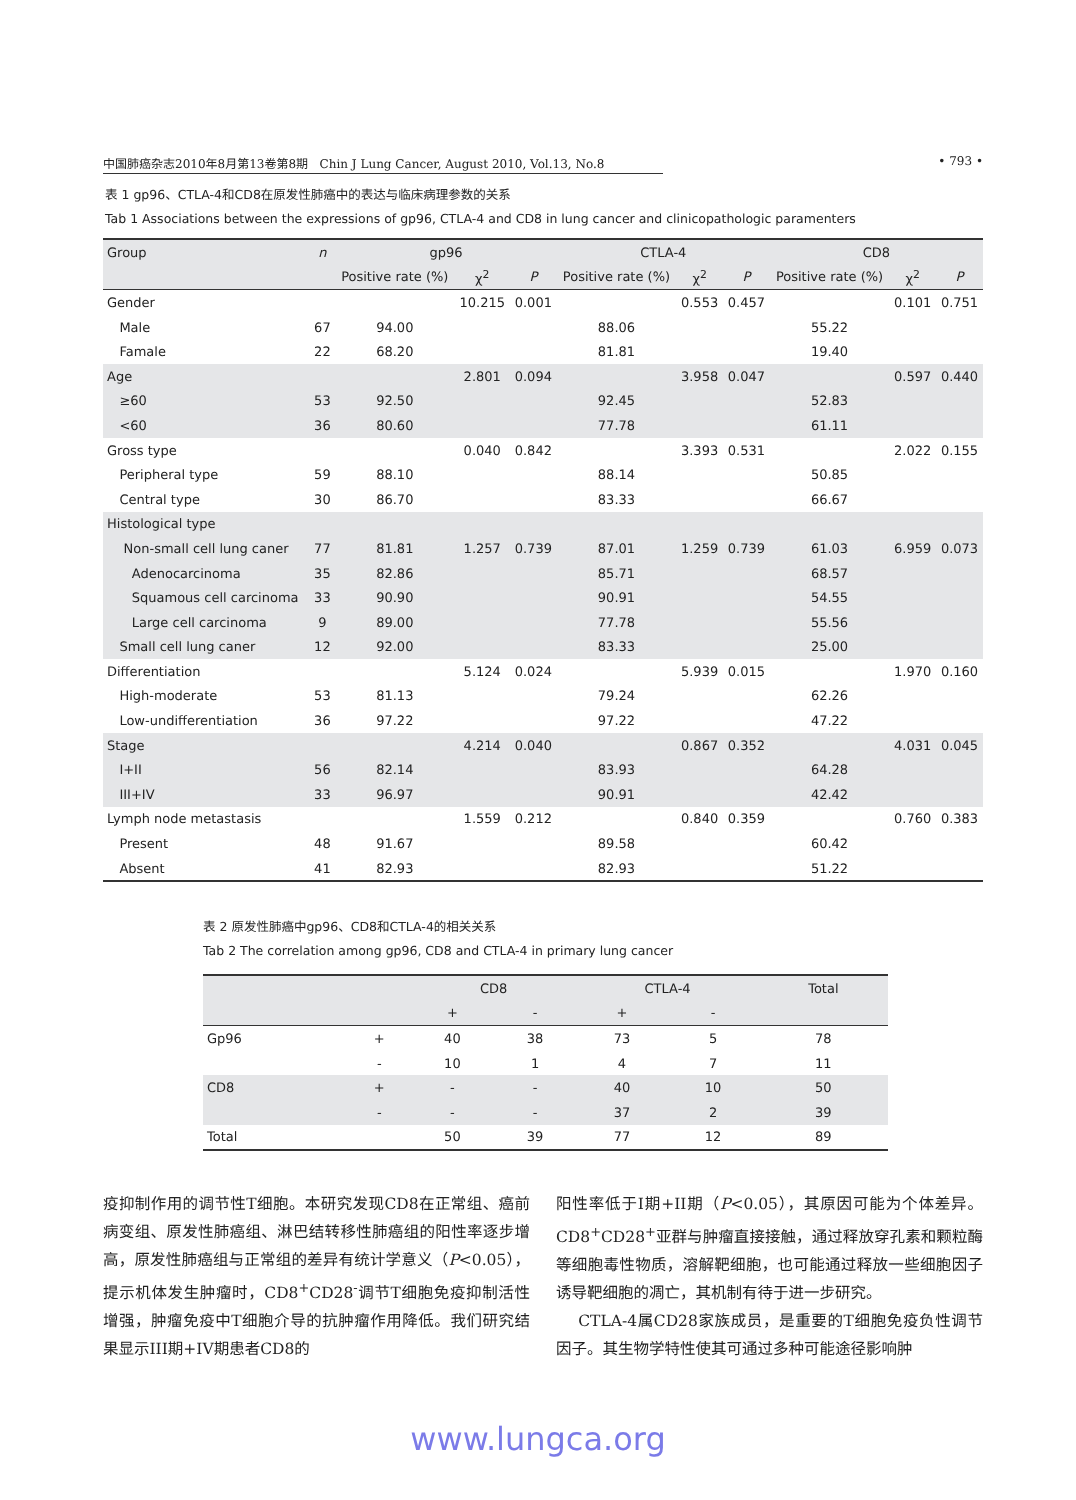中国肺癌杂志2010年8月第13卷第8期 Chin J Lung Cancer, August 2010, Vol.13, No.8 • 793 •
表 1 gp96、CTLA-4和CD8在原发性肺癌中的表达与临床病理参数的关系
Tab 1 Associations between the expressions of gp96, CTLA-4 and CD8 in lung cancer and clinicopathologic paramenters
| Group | n | gp96 | | | CTLA-4 | | | CD8 | | |
| --- | --- | --- | --- | --- | --- | --- | --- | --- | --- | --- |
| | | Positive rate (%) | χ<sup>2</sup> | P | Positive rate (%) | χ<sup>2</sup> | P | Positive rate (%) | χ<sup>2</sup> | P |
| Gender | | | 10.215 | 0.001 | | 0.553 | 0.457 | | 0.101 | 0.751 |
| Male | 67 | 94.00 | | | 88.06 | | | 55.22 | | |
| Famale | 22 | 68.20 | | | 81.81 | | | 19.40 | | |
| Age | | | 2.801 | 0.094 | | 3.958 | 0.047 | | 0.597 | 0.440 |
| ≥60 | 53 | 92.50 | | | 92.45 | | | 52.83 | | |
| <60 | 36 | 80.60 | | | 77.78 | | | 61.11 | | |
| Gross type | | | 0.040 | 0.842 | | 3.393 | 0.531 | | 2.022 | 0.155 |
| Peripheral type | 59 | 88.10 | | | 88.14 | | | 50.85 | | |
| Central type | 30 | 86.70 | | | 83.33 | | | 66.67 | | |
| Histological type | | | | | | | | | | |
| Non-small cell lung caner | 77 | 81.81 | 1.257 | 0.739 | 87.01 | 1.259 | 0.739 | 61.03 | 6.959 | 0.073 |
| Adenocarcinoma | 35 | 82.86 | | | 85.71 | | | 68.57 | | |
| Squamous cell carcinoma | 33 | 90.90 | | | 90.91 | | | 54.55 | | |
| Large cell carcinoma | 9 | 89.00 | | | 77.78 | | | 55.56 | | |
| Small cell lung caner | 12 | 92.00 | | | 83.33 | | | 25.00 | | |
| Differentiation | | | 5.124 | 0.024 | | 5.939 | 0.015 | | 1.970 | 0.160 |
| High-moderate | 53 | 81.13 | | | 79.24 | | | 62.26 | | |
| Low-undifferentiation | 36 | 97.22 | | | 97.22 | | | 47.22 | | |
| Stage | | | 4.214 | 0.040 | | 0.867 | 0.352 | | 4.031 | 0.045 |
| I+II | 56 | 82.14 | | | 83.93 | | | 64.28 | | |
| III+IV | 33 | 96.97 | | | 90.91 | | | 42.42 | | |
| Lymph node metastasis | | | 1.559 | 0.212 | | 0.840 | 0.359 | | 0.760 | 0.383 |
| Present | 48 | 91.67 | | | 89.58 | | | 60.42 | | |
| Absent | 41 | 82.93 | | | 82.93 | | | 51.22 | | |
表 2 原发性肺癌中gp96、CD8和CTLA-4的相关关系
Tab 2 The correlation among gp96, CD8 and CTLA-4 in primary lung cancer
| | | CD8 | | CTLA-4 | | Total |
| --- | --- | --- | --- | --- | --- | --- |
| | | + | - | + | - | |
| Gp96 | + | 40 | 38 | 73 | 5 | 78 |
| | - | 10 | 1 | 4 | 7 | 11 |
| CD8 | + | - | - | 40 | 10 | 50 |
| | - | - | - | 37 | 2 | 39 |
| Total | | 50 | 39 | 77 | 12 | 89 |
疫抑制作用的调节性T细胞。本研究发现CD8在正常组、癌前病变组、原发性肺癌组、淋巴结转移性肺癌组的阳性率逐步增高，原发性肺癌组与正常组的差异有统计学意义（P<0.05），提示机体发生肿瘤时，CD8<sup>+</sup>CD28<sup>-</sup>调节T细胞免疫抑制活性增强，肿瘤免疫中T细胞介导的抗肿瘤作用降低。我们研究结果显示III期+IV期患者CD8的
阳性率低于I期+II期（P<0.05），其原因可能为个体差异。CD8<sup>+</sup>CD28<sup>+</sup>亚群与肿瘤直接接触，通过释放穿孔素和颗粒酶等细胞毒性物质，溶解靶细胞，也可能通过释放一些细胞因子诱导靶细胞的凋亡，其机制有待于进一步研究。
CTLA-4属CD28家族成员，是重要的T细胞免疫负性调节因子。其生物学特性使其可通过多种可能途径影响肿
www.lungca.org